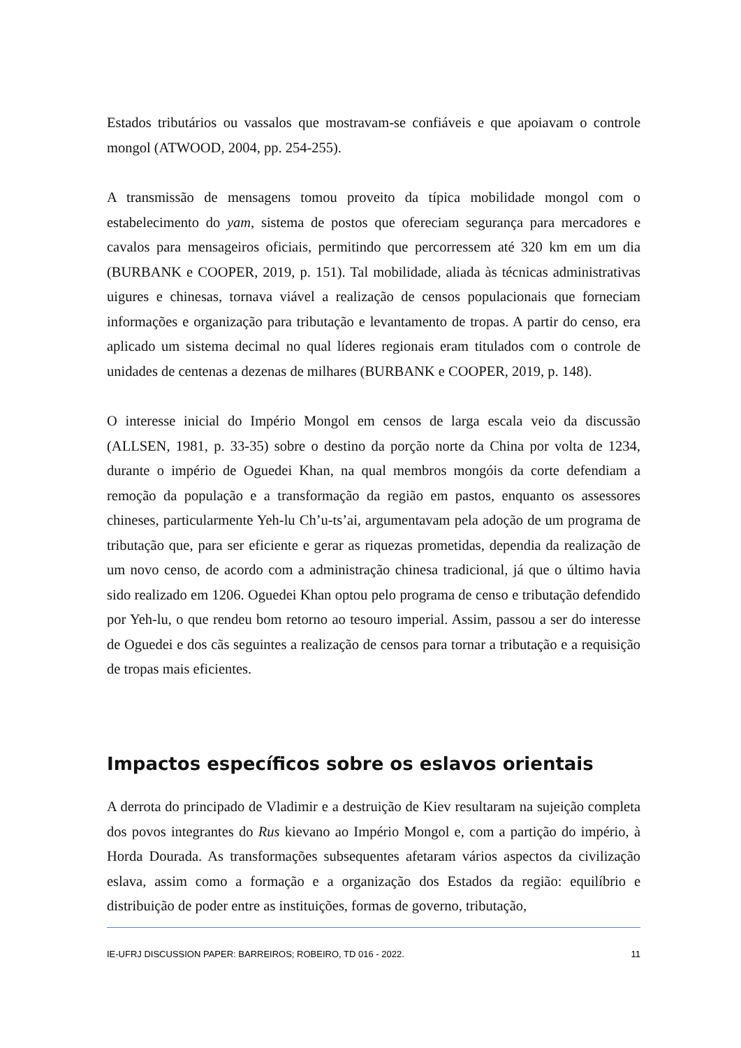Estados tributários ou vassalos que mostravam-se confiáveis e que apoiavam o controle mongol (ATWOOD, 2004, pp. 254-255).
A transmissão de mensagens tomou proveito da típica mobilidade mongol com o estabelecimento do yam, sistema de postos que ofereciam segurança para mercadores e cavalos para mensageiros oficiais, permitindo que percorressem até 320 km em um dia (BURBANK e COOPER, 2019, p. 151). Tal mobilidade, aliada às técnicas administrativas uigures e chinesas, tornava viável a realização de censos populacionais que forneciam informações e organização para tributação e levantamento de tropas. A partir do censo, era aplicado um sistema decimal no qual líderes regionais eram titulados com o controle de unidades de centenas a dezenas de milhares (BURBANK e COOPER, 2019, p. 148).
O interesse inicial do Império Mongol em censos de larga escala veio da discussão (ALLSEN, 1981, p. 33-35) sobre o destino da porção norte da China por volta de 1234, durante o império de Oguedei Khan, na qual membros mongóis da corte defendiam a remoção da população e a transformação da região em pastos, enquanto os assessores chineses, particularmente Yeh-lu Ch’u-ts’ai, argumentavam pela adoção de um programa de tributação que, para ser eficiente e gerar as riquezas prometidas, dependia da realização de um novo censo, de acordo com a administração chinesa tradicional, já que o último havia sido realizado em 1206. Oguedei Khan optou pelo programa de censo e tributação defendido por Yeh-lu, o que rendeu bom retorno ao tesouro imperial. Assim, passou a ser do interesse de Oguedei e dos cãs seguintes a realização de censos para tornar a tributação e a requisição de tropas mais eficientes.
Impactos específicos sobre os eslavos orientais
A derrota do principado de Vladimir e a destruição de Kiev resultaram na sujeição completa dos povos integrantes do Rus kievano ao Império Mongol e, com a partição do império, à Horda Dourada. As transformações subsequentes afetaram vários aspectos da civilização eslava, assim como a formação e a organização dos Estados da região: equilíbrio e distribuição de poder entre as instituições, formas de governo, tributação,
IE-UFRJ DISCUSSION PAPER: BARREIROS; ROBEIRO, TD 016 - 2022. 11